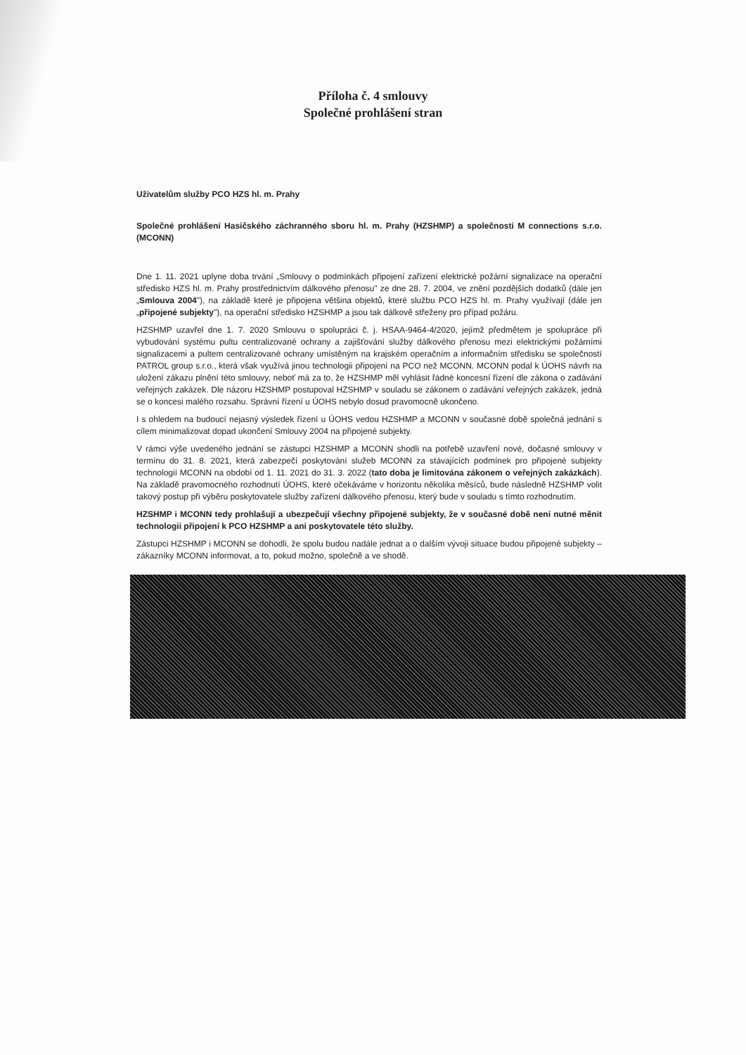Příloha č. 4 smlouvy
Společné prohlášení stran
Uživatelům služby PCO HZS hl. m. Prahy
Společné prohlášení Hasičského záchranného sboru hl. m. Prahy (HZSHMP) a společnosti M connections s.r.o. (MCONN)
Dne 1. 11. 2021 uplyne doba trvání „Smlouvy o podmínkách připojení zařízení elektrické požární signalizace na operační středisko HZS hl. m. Prahy prostřednictvím dálkového přenosu" ze dne 28. 7. 2004, ve znění pozdějších dodatků (dále jen „Smlouva 2004"), na základě které je připojena většina objektů, které službu PCO HZS hl. m. Prahy využívají (dále jen „připojené subjekty"), na operační středisko HZSHMP a jsou tak dálkově střeženy pro případ požáru.
HZSHMP uzavřel dne 1. 7. 2020 Smlouvu o spolupráci č. j. HSAA-9464-4/2020, jejímž předmětem je spolupráce při vybudování systému pultu centralizované ochrany a zajišťování služby dálkového přenosu mezi elektrickými požárními signalizacemi a pultem centralizované ochrany umístěným na krajském operačním a informačním středisku se společností PATROL group s.r.o., která však využívá jinou technologii připojení na PCO než MCONN. MCONN podal k ÚOHS návrh na uložení zákazu plnění této smlouvy, neboť má za to, že HZSHMP měl vyhlásit řádné koncesní řízení dle zákona o zadávání veřejných zakázek. Dle názoru HZSHMP postupoval HZSHMP v souladu se zákonem o zadávání veřejných zakázek, jedná se o koncesi malého rozsahu. Správní řízení u ÚOHS nebylo dosud pravomocně ukončeno.
I s ohledem na budoucí nejasný výsledek řízení u ÚOHS vedou HZSHMP a MCONN v současné době společná jednání s cílem minimalizovat dopad ukončení Smlouvy 2004 na připojené subjekty.
V rámci výše uvedeného jednání se zástupci HZSHMP a MCONN shodli na potřebě uzavření nové, dočasné smlouvy v termínu do 31. 8. 2021, která zabezpečí poskytování služeb MCONN za stávajících podmínek pro připojené subjekty technologií MCONN na období od 1. 11. 2021 do 31. 3. 2022 (tato doba je limitována zákonem o veřejných zakázkách). Na základě pravomocného rozhodnutí ÚOHS, které očekáváme v horizontu několika měsíců, bude následně HZSHMP volit takový postup při výběru poskytovatele služby zařízení dálkového přenosu, který bude v souladu s tímto rozhodnutím.
HZSHMP i MCONN tedy prohlašují a ubezpečují všechny připojené subjekty, že v současné době není nutné měnit technologii připojení k PCO HZSHMP a ani poskytovatele této služby.
Zástupci HZSHMP i MCONN se dohodli, že spolu budou nadále jednat a o dalším vývoji situace budou připojené subjekty – zákazníky MCONN informovat, a to, pokud možno, společně a ve shodě.